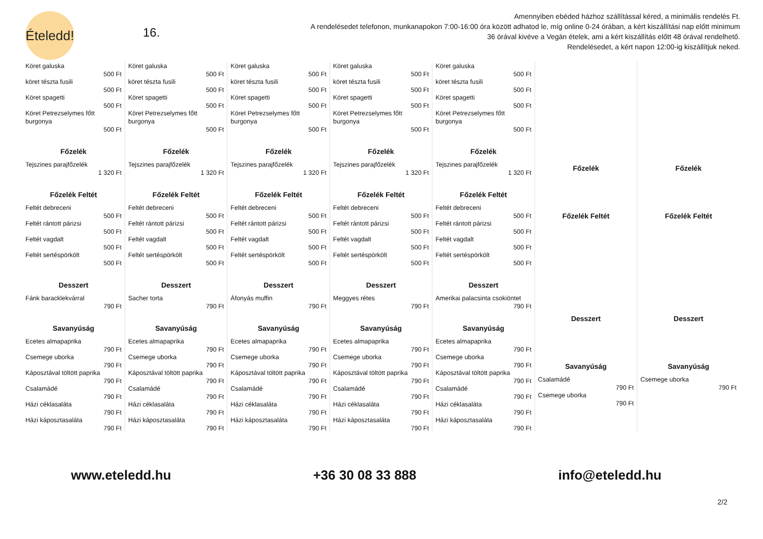Ételedd!
16.
Amennyiben ebéded házhoz szállítással kéred, a minimális rendelés Ft.
A rendelésedet telefonon, munkanapokon 7:00-16:00 óra között adhatod le, míg online 0-24 órában, a kért kiszállítási nap előtt minimum
36 órával kivéve a Vegán ételek, ami a kért kiszállítás előtt 48 órával rendelhető.
Rendelésedet, a kért napon 12:00-ig kiszállítjuk neked.
| Köret galuska 500 Ft köret tészta fusili 500 Ft Köret spagetti 500 Ft Köret Petrezselymes főtt burgonya 500 Ft Főzelék Tejszines parajfőzelék 1 320 Ft Főzelék Feltét Feltét debreceni 500 Ft Feltét rántott párizsi 500 Ft Feltét vagdalt 500 Ft Feltét sertéspörkölt 500 Ft Desszert Fánk baracklekvárral 790 Ft Savanyúság Ecetes almapaprika 790 Ft Csemege uborka 790 Ft Káposztával töltött paprika 790 Ft Csalamádé 790 Ft Házi céklasaláta 790 Ft Házi káposztasaláta 790 Ft | Köret galuska 500 Ft köret tészta fusili 500 Ft Köret spagetti 500 Ft Köret Petrezselymes főtt burgonya 500 Ft Főzelék Tejszines parajfőzelék 1 320 Ft Főzelék Feltét Feltét debreceni 500 Ft Feltét rántott párizsi 500 Ft Feltét vagdalt 500 Ft Feltét sertéspörkölt 500 Ft Desszert Sacher torta 790 Ft Savanyúság Ecetes almapaprika 790 Ft Csemege uborka 790 Ft Káposztával töltött paprika 790 Ft Csalamádé 790 Ft Házi céklasaláta 790 Ft Házi káposztasaláta 790 Ft | Köret galuska 500 Ft köret tészta fusili 500 Ft Köret spagetti 500 Ft Köret Petrezselymes főtt burgonya 500 Ft Főzelék Tejszines parajfőzelék 1 320 Ft Főzelék Feltét Feltét debreceni 500 Ft Feltét rántott párizsi 500 Ft Feltét vagdalt 500 Ft Feltét sertéspörkölt 500 Ft Desszert Áfonyás muffin 790 Ft Savanyúság Ecetes almapaprika 790 Ft Csemege uborka 790 Ft Káposztával töltött paprika 790 Ft Csalamádé 790 Ft Házi céklasaláta 790 Ft Házi káposztasaláta 790 Ft | Köret galuska 500 Ft köret tészta fusili 500 Ft Köret spagetti 500 Ft Köret Petrezselymes főtt burgonya 500 Ft Főzelék Tejszines parajfőzelék 1 320 Ft Főzelék Feltét Feltét debreceni 500 Ft Feltét rántott párizsi 500 Ft Feltét vagdalt 500 Ft Feltét sertéspörkölt 500 Ft Desszert Meggyes rétes 790 Ft Savanyúság Ecetes almapaprika 790 Ft Csemege uborka 790 Ft Káposztával töltött paprika 790 Ft Csalamádé 790 Ft Házi céklasaláta 790 Ft Házi káposztasaláta 790 Ft | Köret galuska 500 Ft köret tészta fusili 500 Ft Köret spagetti 500 Ft Köret Petrezselymes főtt burgonya 500 Ft Főzelék Tejszines parajfőzelék 1 320 Ft Főzelék Feltét Feltét debreceni 500 Ft Feltét rántott párizsi 500 Ft Feltét vagdalt 500 Ft Feltét sertéspörkölt 500 Ft Desszert Amerikai palacsinta csokiöntet 790 Ft Savanyúság Ecetes almapaprika 790 Ft Csemege uborka 790 Ft Káposztával töltött paprika 790 Ft Csalamádé 790 Ft Házi céklasaláta 790 Ft Házi káposztasaláta 790 Ft | Főzelék Főzelék Feltét Desszert Savanyúság Csalamádé 790 Ft Csemege uborka 790 Ft | Főzelék Főzelék Feltét Desszert Savanyúság Csemege uborka 790 Ft |
www.eteledd.hu +36 30 08 33 888 info@eteledd.hu
2/2